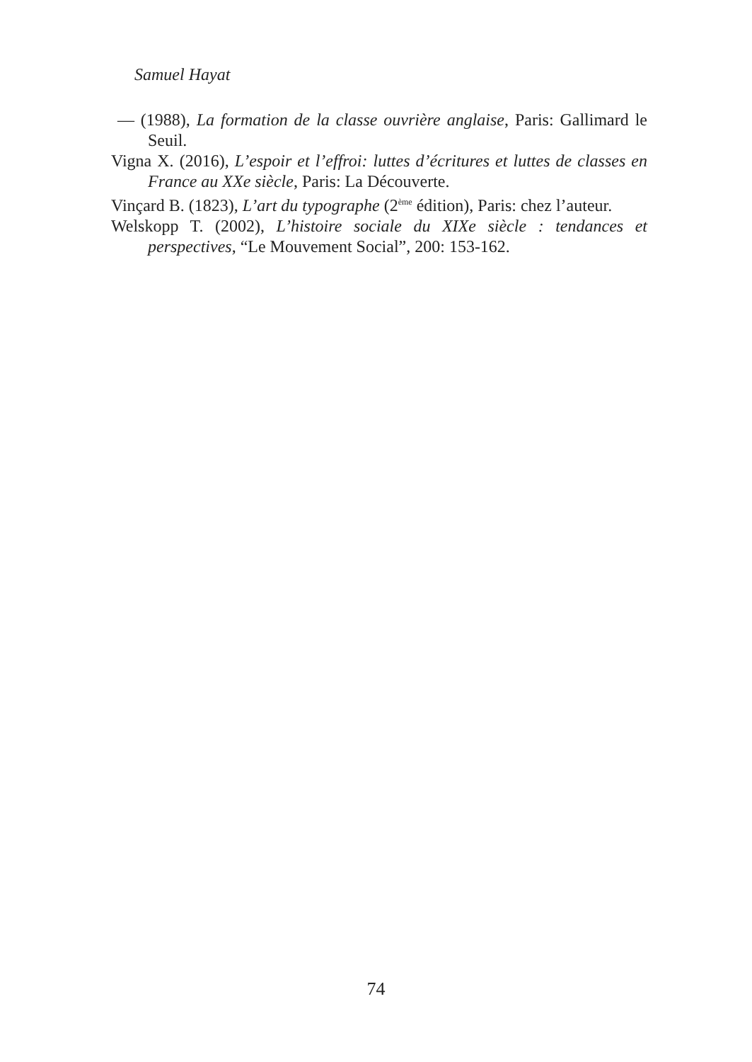Samuel Hayat
— (1988), La formation de la classe ouvrière anglaise, Paris: Gallimard le Seuil.
Vigna X. (2016), L’espoir et l’effroi: luttes d’écritures et luttes de classes en France au XXe siècle, Paris: La Découverte.
Vinçard B. (1823), L’art du typographe (2<sup>ème</sup> édition), Paris: chez l’auteur.
Welskopp T. (2002), L’histoire sociale du XIXe siècle : tendances et perspectives, “Le Mouvement Social”, 200: 153-162.
74